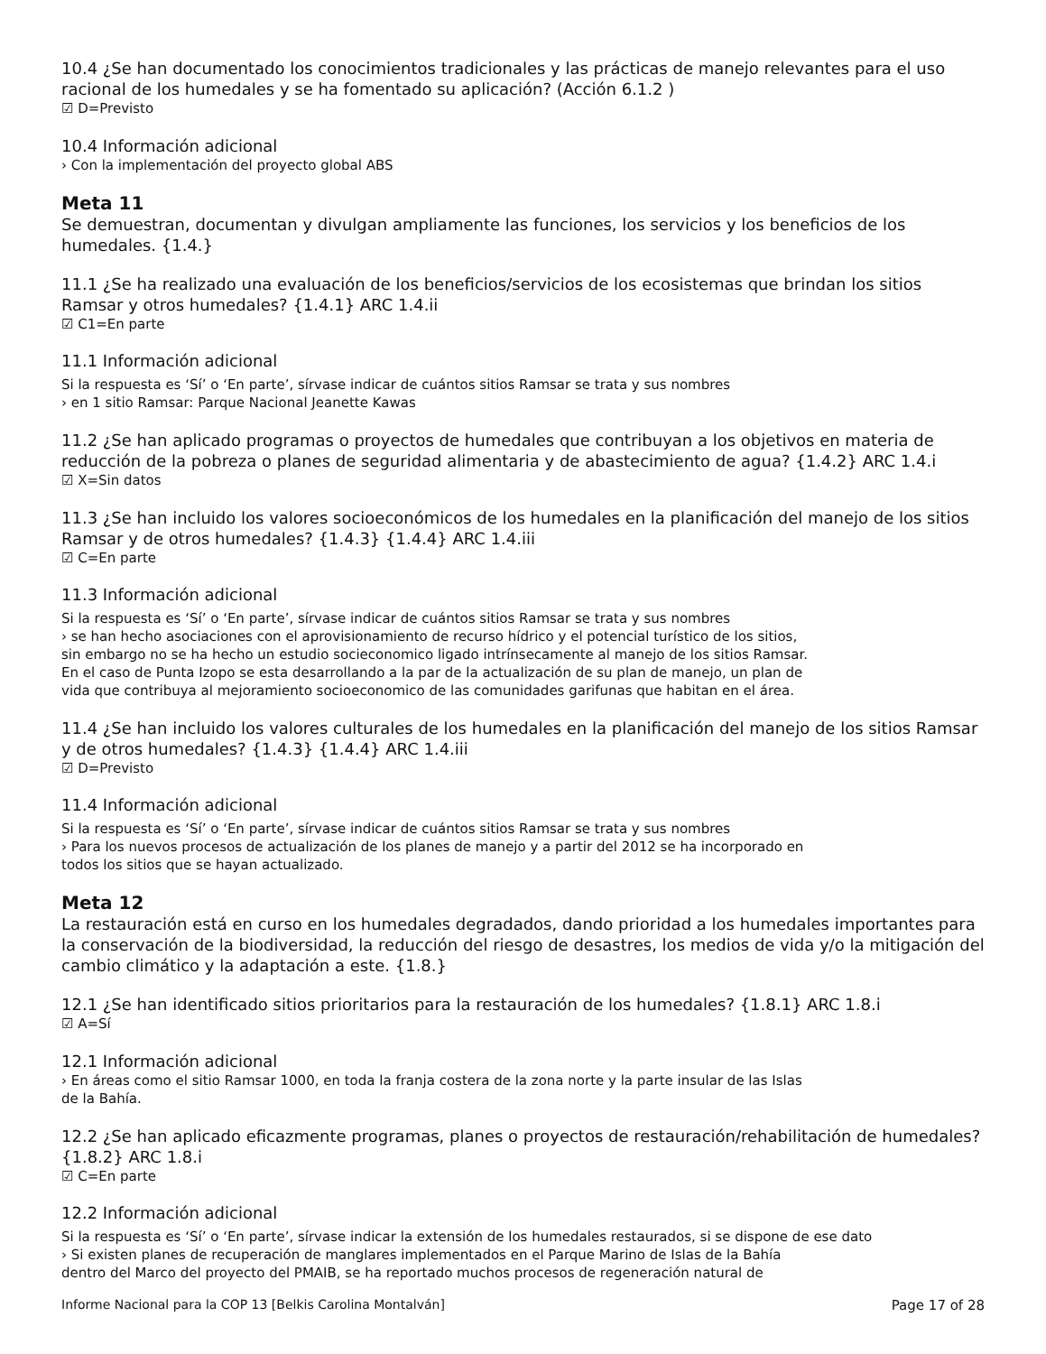10.4 ¿Se han documentado los conocimientos tradicionales y las prácticas de manejo relevantes para el uso racional de los humedales y se ha fomentado su aplicación? (Acción 6.1.2 )
☑ D=Previsto
10.4 Información adicional
› Con la implementación del proyecto global ABS
Meta 11
Se demuestran, documentan y divulgan ampliamente las funciones, los servicios y los beneficios de los humedales. {1.4.}
11.1 ¿Se ha realizado una evaluación de los beneficios/servicios de los ecosistemas que brindan los sitios Ramsar y otros humedales? {1.4.1} ARC 1.4.ii
☑ C1=En parte
11.1 Información adicional
Si la respuesta es ‘Sí’ o ‘En parte’, sírvase indicar de cuántos sitios Ramsar se trata y sus nombres
› en 1 sitio Ramsar: Parque Nacional Jeanette Kawas
11.2 ¿Se han aplicado programas o proyectos de humedales que contribuyan a los objetivos en materia de reducción de la pobreza o planes de seguridad alimentaria y de abastecimiento de agua? {1.4.2} ARC 1.4.i
☑ X=Sin datos
11.3 ¿Se han incluido los valores socioeconómicos de los humedales en la planificación del manejo de los sitios Ramsar y de otros humedales? {1.4.3} {1.4.4} ARC 1.4.iii
☑ C=En parte
11.3 Información adicional
Si la respuesta es ‘Sí’ o ‘En parte’, sírvase indicar de cuántos sitios Ramsar se trata y sus nombres
› se han hecho asociaciones con el aprovisionamiento de recurso hídrico y el potencial turístico de los sitios,
sin embargo no se ha hecho un estudio socieconomico ligado intrínsecamente al manejo de los sitios Ramsar.
En el caso de Punta Izopo se esta desarrollando a la par de la actualización de su plan de manejo, un plan de
vida que contribuya al mejoramiento socioeconomico de las comunidades garifunas que habitan en el área.
11.4 ¿Se han incluido los valores culturales de los humedales en la planificación del manejo de los sitios Ramsar y de otros humedales? {1.4.3} {1.4.4} ARC 1.4.iii
☑ D=Previsto
11.4 Información adicional
Si la respuesta es ‘Sí’ o ‘En parte’, sírvase indicar de cuántos sitios Ramsar se trata y sus nombres
› Para los nuevos procesos de actualización de los planes de manejo y a partir del 2012 se ha incorporado en
todos los sitios que se hayan actualizado.
Meta 12
La restauración está en curso en los humedales degradados, dando prioridad a los humedales importantes para la conservación de la biodiversidad, la reducción del riesgo de desastres, los medios de vida y/o la mitigación del cambio climático y la adaptación a este. {1.8.}
12.1 ¿Se han identificado sitios prioritarios para la restauración de los humedales? {1.8.1} ARC 1.8.i
☑ A=Sí
12.1 Información adicional
› En áreas como el sitio Ramsar 1000, en toda la franja costera de la zona norte y la parte insular de las Islas
de la Bahía.
12.2 ¿Se han aplicado eficazmente programas, planes o proyectos de restauración/rehabilitación de humedales? {1.8.2} ARC 1.8.i
☑ C=En parte
12.2 Información adicional
Si la respuesta es ‘Sí’ o ‘En parte’, sírvase indicar la extensión de los humedales restaurados, si se dispone de ese dato
› Si existen planes de recuperación de manglares implementados en el Parque Marino de Islas de la Bahía
dentro del Marco del proyecto del PMAIB, se ha reportado muchos procesos de regeneración natural de
Informe Nacional para la COP 13 [Belkis Carolina Montalván] Page 17 of 28